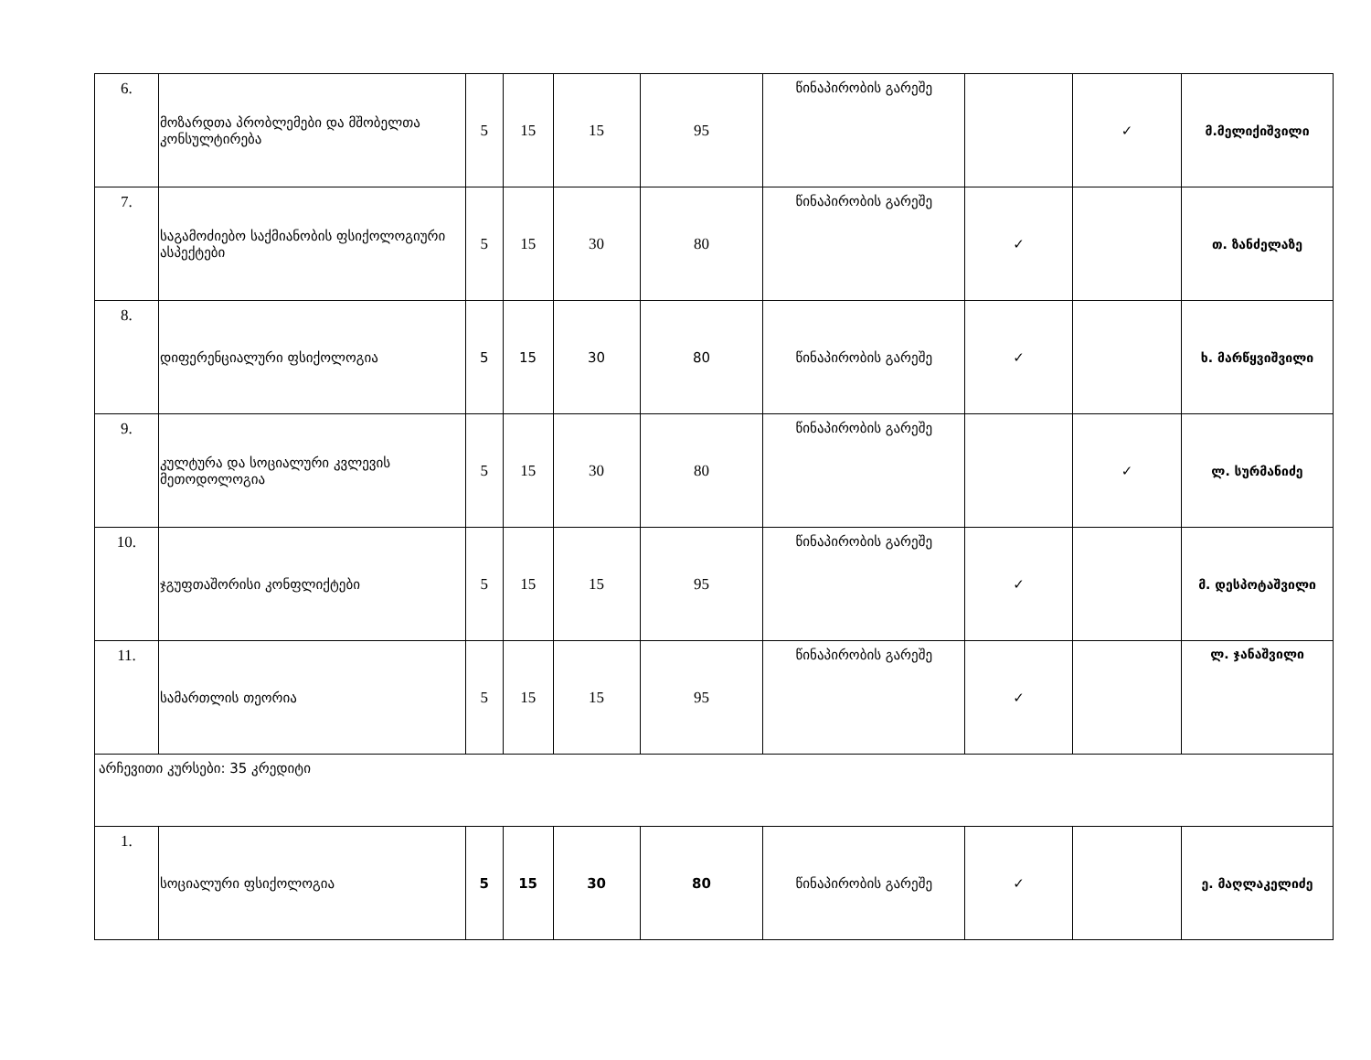| 6. | მოზარდთა პრობლემები და მშობელთა კონსულტირება | 5 | 15 | 15 | 95 | წინაპირობის გარეშე | | ✓ | მ.მელიქიშვილი |
| 7. | საგამოძიებო საქმიანობის ფსიქოლოგიური ასპექტები | 5 | 15 | 30 | 80 | წინაპირობის გარეშე | ✓ | | თ. ზანძელაზე |
| 8. | დიფერენციალური ფსიქოლოგია | 5 | 15 | 30 | 80 | წინაპირობის გარეშე | ✓ | | ხ. მარწყვიშვილი |
| 9. | კულტურა და სოციალური კვლევის მეთოდოლოგია | 5 | 15 | 30 | 80 | წინაპირობის გარეშე | | ✓ | ლ. სურმანიძე |
| 10. | ჯგუფთაშორისი კონფლიქტები | 5 | 15 | 15 | 95 | წინაპირობის გარეშე | ✓ | | მ. დესპოტაშვილი |
| 11. | სამართლის თეორია | 5 | 15 | 15 | 95 | წინაპირობის გარეშე | ✓ | | ლ. ჯანაშვილი |
| არჩევითი კურსები: 35 კრედიტი | | | | | | | | | |
| 1. | სოციალური ფსიქოლოგია | 5 | 15 | 30 | 80 | წინაპირობის გარეშე | ✓ | | ე. მაღლაკელიძე |